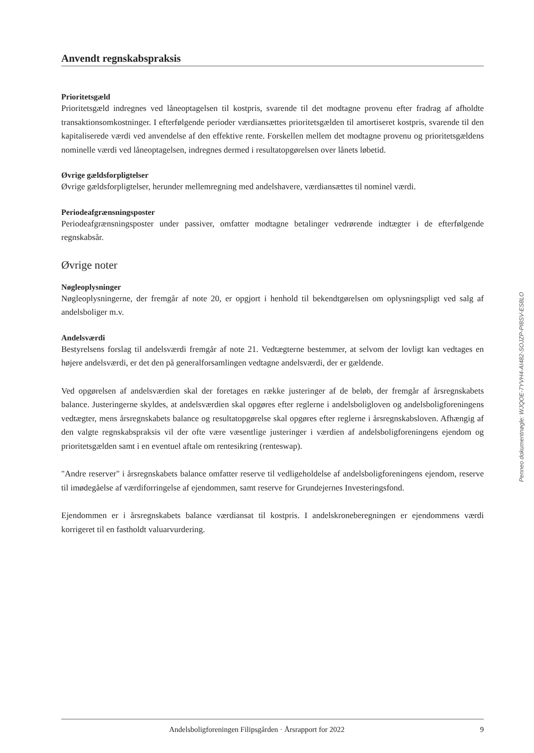Anvendt regnskabspraksis
Prioritetsgæld
Prioritetsgæld indregnes ved låneoptagelsen til kostpris, svarende til det modtagne provenu efter fradrag af afholdte transaktionsomkostninger. I efterfølgende perioder værdiansættes prioritetsgælden til amortiseret kostpris, svarende til den kapitaliserede værdi ved anvendelse af den effektive rente. Forskellen mellem det modtagne provenu og prioritetsgældens nominelle værdi ved låneoptagelsen, indregnes dermed i resultatopgørelsen over lånets løbetid.
Øvrige gældsforpligtelser
Øvrige gældsforpligtelser, herunder mellemregning med andelshavere, værdiansættes til nominel værdi.
Periodeafgrænsningsposter
Periodeafgrænsningsposter under passiver, omfatter modtagne betalinger vedrørende indtægter i de efterfølgende regnskabsår.
Øvrige noter
Nøgleoplysninger
Nøgleoplysningerne, der fremgår af note 20, er opgjort i henhold til bekendtgørelsen om oplysningspligt ved salg af andelsboliger m.v.
Andelsværdi
Bestyrelsens forslag til andelsværdi fremgår af note 21. Vedtægterne bestemmer, at selvom der lovligt kan vedtages en højere andelsværdi, er det den på generalforsamlingen vedtagne andelsværdi, der er gældende.
Ved opgørelsen af andelsværdien skal der foretages en række justeringer af de beløb, der fremgår af årsregnskabets balance. Justeringerne skyldes, at andelsværdien skal opgøres efter reglerne i andelsboligloven og andelsboligforeningens vedtægter, mens årsregnskabets balance og resultatopgørelse skal opgøres efter reglerne i årsregnskabsloven. Afhængig af den valgte regnskabspraksis vil der ofte være væsentlige justeringer i værdien af andelsboligforeningens ejendom og prioritetsgælden samt i en eventuel aftale om rentesikring (renteswap).
"Andre reserver" i årsregnskabets balance omfatter reserve til vedligeholdelse af andelsboligforeningens ejendom, reserve til imødegåelse af værdiforringelse af ejendommen, samt reserve for Grundejernes Investeringsfond.
Ejendommen er i årsregnskabets balance værdiansat til kostpris. I andelskroneberegningen er ejendommens værdi korrigeret til en fastholdt valuarvurdering.
Penneo dokumentnøgle: WJQOE-7YVH4-AI482-SOJZP-PI8SV-ES8LO
Andelsboligforeningen Filipsgården · Årsrapport for 2022 9